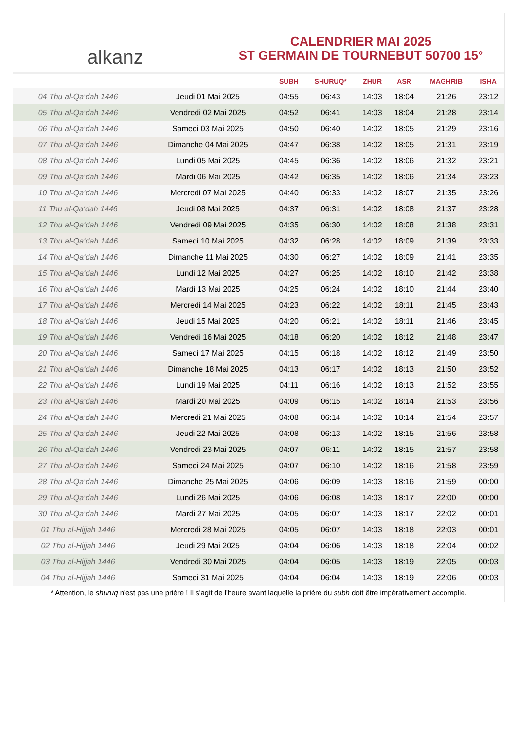alkanz
CALENDRIER MAI 2025
ST GERMAIN DE TOURNEBUT 50700 15°
| | | SUBH | SHURUQ* | ZHUR | ASR | MAGHRIB | ISHA |
| --- | --- | --- | --- | --- | --- | --- | --- |
| 04 Thu al-Qa‘dah 1446 | Jeudi 01 Mai 2025 | 04:55 | 06:43 | 14:03 | 18:04 | 21:26 | 23:12 |
| 05 Thu al-Qa‘dah 1446 | Vendredi 02 Mai 2025 | 04:52 | 06:41 | 14:03 | 18:04 | 21:28 | 23:14 |
| 06 Thu al-Qa‘dah 1446 | Samedi 03 Mai 2025 | 04:50 | 06:40 | 14:02 | 18:05 | 21:29 | 23:16 |
| 07 Thu al-Qa‘dah 1446 | Dimanche 04 Mai 2025 | 04:47 | 06:38 | 14:02 | 18:05 | 21:31 | 23:19 |
| 08 Thu al-Qa‘dah 1446 | Lundi 05 Mai 2025 | 04:45 | 06:36 | 14:02 | 18:06 | 21:32 | 23:21 |
| 09 Thu al-Qa‘dah 1446 | Mardi 06 Mai 2025 | 04:42 | 06:35 | 14:02 | 18:06 | 21:34 | 23:23 |
| 10 Thu al-Qa‘dah 1446 | Mercredi 07 Mai 2025 | 04:40 | 06:33 | 14:02 | 18:07 | 21:35 | 23:26 |
| 11 Thu al-Qa‘dah 1446 | Jeudi 08 Mai 2025 | 04:37 | 06:31 | 14:02 | 18:08 | 21:37 | 23:28 |
| 12 Thu al-Qa‘dah 1446 | Vendredi 09 Mai 2025 | 04:35 | 06:30 | 14:02 | 18:08 | 21:38 | 23:31 |
| 13 Thu al-Qa‘dah 1446 | Samedi 10 Mai 2025 | 04:32 | 06:28 | 14:02 | 18:09 | 21:39 | 23:33 |
| 14 Thu al-Qa‘dah 1446 | Dimanche 11 Mai 2025 | 04:30 | 06:27 | 14:02 | 18:09 | 21:41 | 23:35 |
| 15 Thu al-Qa‘dah 1446 | Lundi 12 Mai 2025 | 04:27 | 06:25 | 14:02 | 18:10 | 21:42 | 23:38 |
| 16 Thu al-Qa‘dah 1446 | Mardi 13 Mai 2025 | 04:25 | 06:24 | 14:02 | 18:10 | 21:44 | 23:40 |
| 17 Thu al-Qa‘dah 1446 | Mercredi 14 Mai 2025 | 04:23 | 06:22 | 14:02 | 18:11 | 21:45 | 23:43 |
| 18 Thu al-Qa‘dah 1446 | Jeudi 15 Mai 2025 | 04:20 | 06:21 | 14:02 | 18:11 | 21:46 | 23:45 |
| 19 Thu al-Qa‘dah 1446 | Vendredi 16 Mai 2025 | 04:18 | 06:20 | 14:02 | 18:12 | 21:48 | 23:47 |
| 20 Thu al-Qa‘dah 1446 | Samedi 17 Mai 2025 | 04:15 | 06:18 | 14:02 | 18:12 | 21:49 | 23:50 |
| 21 Thu al-Qa‘dah 1446 | Dimanche 18 Mai 2025 | 04:13 | 06:17 | 14:02 | 18:13 | 21:50 | 23:52 |
| 22 Thu al-Qa‘dah 1446 | Lundi 19 Mai 2025 | 04:11 | 06:16 | 14:02 | 18:13 | 21:52 | 23:55 |
| 23 Thu al-Qa‘dah 1446 | Mardi 20 Mai 2025 | 04:09 | 06:15 | 14:02 | 18:14 | 21:53 | 23:56 |
| 24 Thu al-Qa‘dah 1446 | Mercredi 21 Mai 2025 | 04:08 | 06:14 | 14:02 | 18:14 | 21:54 | 23:57 |
| 25 Thu al-Qa‘dah 1446 | Jeudi 22 Mai 2025 | 04:08 | 06:13 | 14:02 | 18:15 | 21:56 | 23:58 |
| 26 Thu al-Qa‘dah 1446 | Vendredi 23 Mai 2025 | 04:07 | 06:11 | 14:02 | 18:15 | 21:57 | 23:58 |
| 27 Thu al-Qa‘dah 1446 | Samedi 24 Mai 2025 | 04:07 | 06:10 | 14:02 | 18:16 | 21:58 | 23:59 |
| 28 Thu al-Qa‘dah 1446 | Dimanche 25 Mai 2025 | 04:06 | 06:09 | 14:03 | 18:16 | 21:59 | 00:00 |
| 29 Thu al-Qa‘dah 1446 | Lundi 26 Mai 2025 | 04:06 | 06:08 | 14:03 | 18:17 | 22:00 | 00:00 |
| 30 Thu al-Qa‘dah 1446 | Mardi 27 Mai 2025 | 04:05 | 06:07 | 14:03 | 18:17 | 22:02 | 00:01 |
| 01 Thu al-Hijjah 1446 | Mercredi 28 Mai 2025 | 04:05 | 06:07 | 14:03 | 18:18 | 22:03 | 00:01 |
| 02 Thu al-Hijjah 1446 | Jeudi 29 Mai 2025 | 04:04 | 06:06 | 14:03 | 18:18 | 22:04 | 00:02 |
| 03 Thu al-Hijjah 1446 | Vendredi 30 Mai 2025 | 04:04 | 06:05 | 14:03 | 18:19 | 22:05 | 00:03 |
| 04 Thu al-Hijjah 1446 | Samedi 31 Mai 2025 | 04:04 | 06:04 | 14:03 | 18:19 | 22:06 | 00:03 |
* Attention, le shuruq n'est pas une prière ! Il s'agit de l'heure avant laquelle la prière du subh doit être impérativement accomplie.